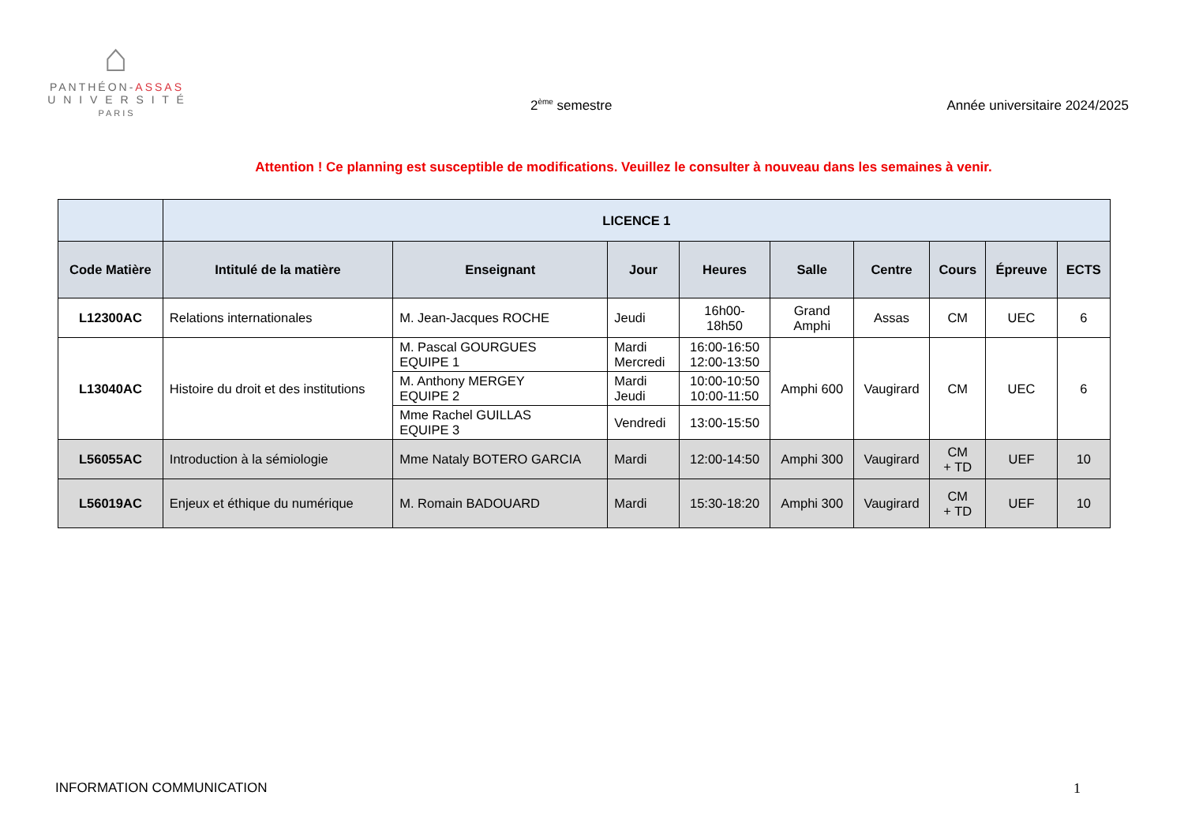⌂
PANTHÉON-ASSAS
U N I V E R S I T É
PARIS
2<sup>ème</sup> semestre
Année universitaire 2024/2025
Attention ! Ce planning est susceptible de modifications. Veuillez le consulter à nouveau dans les semaines à venir.
| | LICENCE 1 | | | | | | | | |
| --- | --- | --- | --- | --- | --- | --- | --- | --- | --- |
| Code Matière | Intitulé de la matière | Enseignant | Jour | Heures | Salle | Centre | Cours | Épreuve | ECTS |
| L12300AC | Relations internationales | M. Jean-Jacques ROCHE | Jeudi | 16h00- 18h50 | Grand Amphi | Assas | CM | UEC | 6 |
| L13040AC | Histoire du droit et des institutions | M. Pascal GOURGUES EQUIPE 1 | Mardi Mercredi | 16:00-16:50 12:00-13:50 | Amphi 600 | Vaugirard | CM | UEC | 6 |
| | | M. Anthony MERGEY EQUIPE 2 | Mardi Jeudi | 10:00-10:50 10:00-11:50 | | | | | |
| | | Mme Rachel GUILLAS EQUIPE 3 | Vendredi | 13:00-15:50 | | | | | |
| L56055AC | Introduction à la sémiologie | Mme Nataly BOTERO GARCIA | Mardi | 12:00-14:50 | Amphi 300 | Vaugirard | CM + TD | UEF | 10 |
| L56019AC | Enjeux et éthique du numérique | M. Romain BADOUARD | Mardi | 15:30-18:20 | Amphi 300 | Vaugirard | CM + TD | UEF | 10 |
INFORMATION COMMUNICATION 1